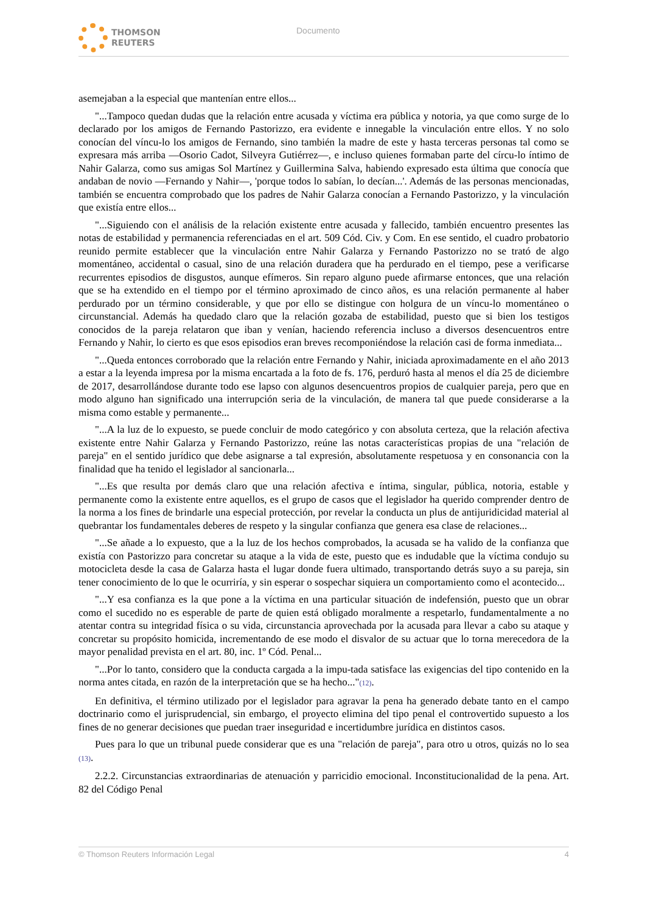THOMSON
REUTERS
Documento
asemejaban a la especial que mantenían entre ellos...
"...Tampoco quedan dudas que la relación entre acusada y víctima era pública y notoria, ya que como surge de lo declarado por los amigos de Fernando Pastorizzo, era evidente e innegable la vinculación entre ellos. Y no solo conocían del víncu-lo los amigos de Fernando, sino también la madre de este y hasta terceras personas tal como se expresara más arriba —Osorio Cadot, Silveyra Gutiérrez—, e incluso quienes formaban parte del círcu-lo íntimo de Nahir Galarza, como sus amigas Sol Martínez y Guillermina Salva, habiendo expresado esta última que conocía que andaban de novio —Fernando y Nahir—, 'porque todos lo sabían, lo decían...'. Además de las personas mencionadas, también se encuentra comprobado que los padres de Nahir Galarza conocían a Fernando Pastorizzo, y la vinculación que existía entre ellos...
"...Siguiendo con el análisis de la relación existente entre acusada y fallecido, también encuentro presentes las notas de estabilidad y permanencia referenciadas en el art. 509 Cód. Civ. y Com. En ese sentido, el cuadro probatorio reunido permite establecer que la vinculación entre Nahir Galarza y Fernando Pastorizzo no se trató de algo momentáneo, accidental o casual, sino de una relación duradera que ha perdurado en el tiempo, pese a verificarse recurrentes episodios de disgustos, aunque efímeros. Sin reparo alguno puede afirmarse entonces, que una relación que se ha extendido en el tiempo por el término aproximado de cinco años, es una relación permanente al haber perdurado por un término considerable, y que por ello se distingue con holgura de un víncu-lo momentáneo o circunstancial. Además ha quedado claro que la relación gozaba de estabilidad, puesto que si bien los testigos conocidos de la pareja relataron que iban y venían, haciendo referencia incluso a diversos desencuentros entre Fernando y Nahir, lo cierto es que esos episodios eran breves recomponiéndose la relación casi de forma inmediata...
"...Queda entonces corroborado que la relación entre Fernando y Nahir, iniciada aproximadamente en el año 2013 a estar a la leyenda impresa por la misma encartada a la foto de fs. 176, perduró hasta al menos el día 25 de diciembre de 2017, desarrollándose durante todo ese lapso con algunos desencuentros propios de cualquier pareja, pero que en modo alguno han significado una interrupción seria de la vinculación, de manera tal que puede considerarse a la misma como estable y permanente...
"...A la luz de lo expuesto, se puede concluir de modo categórico y con absoluta certeza, que la relación afectiva existente entre Nahir Galarza y Fernando Pastorizzo, reúne las notas características propias de una "relación de pareja" en el sentido jurídico que debe asignarse a tal expresión, absolutamente respetuosa y en consonancia con la finalidad que ha tenido el legislador al sancionarla...
"...Es que resulta por demás claro que una relación afectiva e íntima, singular, pública, notoria, estable y permanente como la existente entre aquellos, es el grupo de casos que el legislador ha querido comprender dentro de la norma a los fines de brindarle una especial protección, por revelar la conducta un plus de antijuridicidad material al quebrantar los fundamentales deberes de respeto y la singular confianza que genera esa clase de relaciones...
"...Se añade a lo expuesto, que a la luz de los hechos comprobados, la acusada se ha valido de la confianza que existía con Pastorizzo para concretar su ataque a la vida de este, puesto que es indudable que la víctima condujo su motocicleta desde la casa de Galarza hasta el lugar donde fuera ultimado, transportando detrás suyo a su pareja, sin tener conocimiento de lo que le ocurriría, y sin esperar o sospechar siquiera un comportamiento como el acontecido...
"...Y esa confianza es la que pone a la víctima en una particular situación de indefensión, puesto que un obrar como el sucedido no es esperable de parte de quien está obligado moralmente a respetarlo, fundamentalmente a no atentar contra su integridad física o su vida, circunstancia aprovechada por la acusada para llevar a cabo su ataque y concretar su propósito homicida, incrementando de ese modo el disvalor de su actuar que lo torna merecedora de la mayor penalidad prevista en el art. 80, inc. 1º Cód. Penal...
"...Por lo tanto, considero que la conducta cargada a la impu-tada satisface las exigencias del tipo contenido en la norma antes citada, en razón de la interpretación que se ha hecho..."(12).
En definitiva, el término utilizado por el legislador para agravar la pena ha generado debate tanto en el campo doctrinario como el jurisprudencial, sin embargo, el proyecto elimina del tipo penal el controvertido supuesto a los fines de no generar decisiones que puedan traer inseguridad e incertidumbre jurídica en distintos casos.
Pues para lo que un tribunal puede considerar que es una "relación de pareja", para otro u otros, quizás no lo sea (13).
2.2.2. Circunstancias extraordinarias de atenuación y parricidio emocional. Inconstitucionalidad de la pena. Art. 82 del Código Penal
© Thomson Reuters Información Legal 4